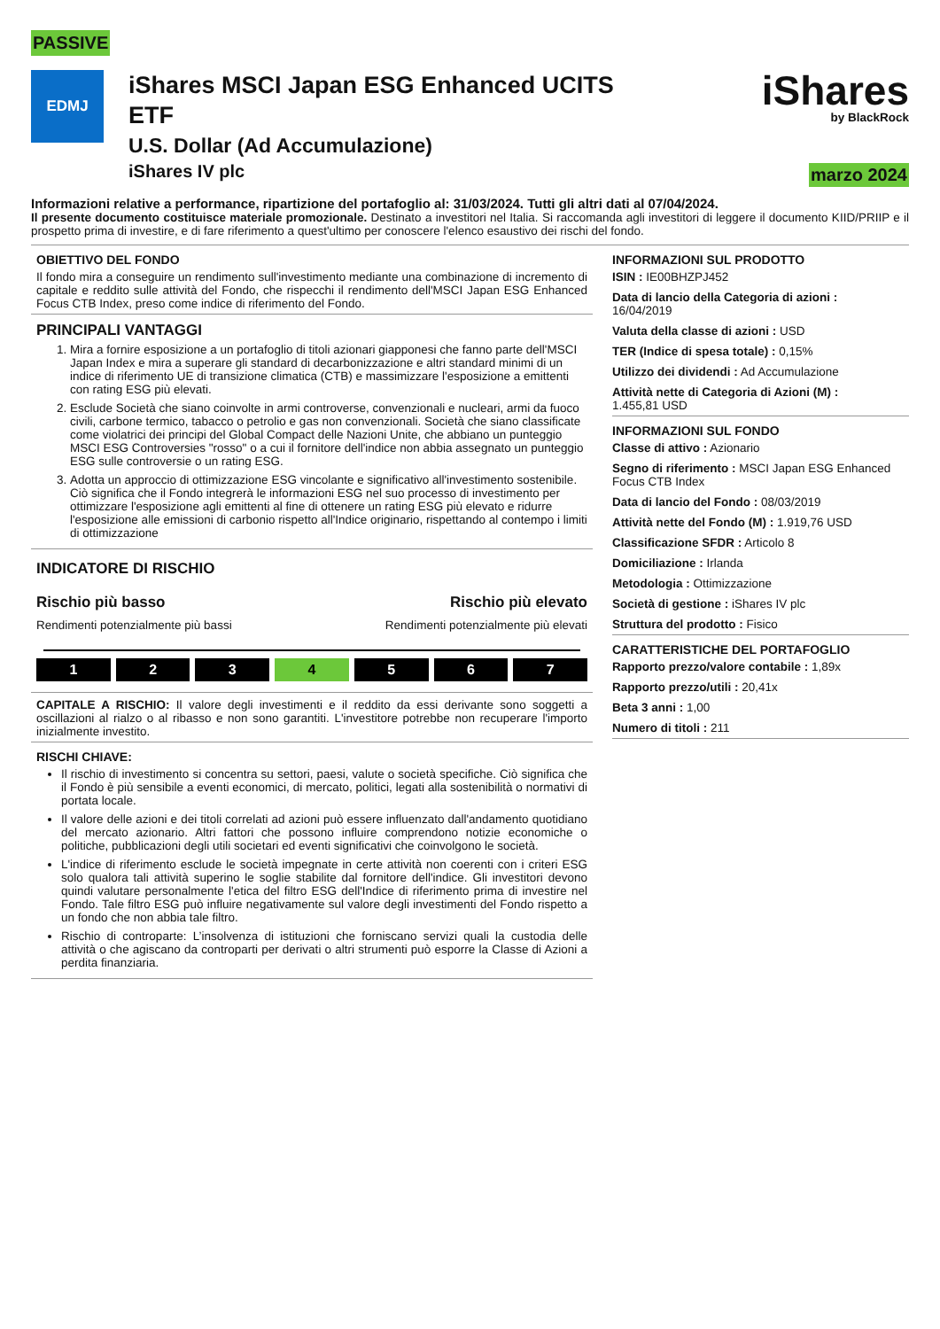PASSIVE
EDMJ
iShares MSCI Japan ESG Enhanced UCITS
ETF
U.S. Dollar (Ad Accumulazione)
iShares IV plc
iShares
by BlackRock
marzo 2024
Informazioni relative a performance, ripartizione del portafoglio al: 31/03/2024. Tutti gli altri dati al 07/04/2024.
Il presente documento costituisce materiale promozionale. Destinato a investitori nel Italia. Si raccomanda agli investitori di leggere il documento KIID/PRIIP e il prospetto prima di investire, e di fare riferimento a quest'ultimo per conoscere l'elenco esaustivo dei rischi del fondo.
OBIETTIVO DEL FONDO
Il fondo mira a conseguire un rendimento sull'investimento mediante una combinazione di incremento di capitale e reddito sulle attività del Fondo, che rispecchi il rendimento dell'MSCI Japan ESG Enhanced Focus CTB Index, preso come indice di riferimento del Fondo.
PRINCIPALI VANTAGGI
1. Mira a fornire esposizione a un portafoglio di titoli azionari giapponesi che fanno parte dell'MSCI Japan Index e mira a superare gli standard di decarbonizzazione e altri standard minimi di un indice di riferimento UE di transizione climatica (CTB) e massimizzare l'esposizione a emittenti con rating ESG più elevati.
2. Esclude Società che siano coinvolte in armi controverse, convenzionali e nucleari, armi da fuoco civili, carbone termico, tabacco o petrolio e gas non convenzionali. Società che siano classificate come violatrici dei principi del Global Compact delle Nazioni Unite, che abbiano un punteggio MSCI ESG Controversies "rosso" o a cui il fornitore dell'indice non abbia assegnato un punteggio ESG sulle controversie o un rating ESG.
3. Adotta un approccio di ottimizzazione ESG vincolante e significativo all'investimento sostenibile. Ciò significa che il Fondo integrerà le informazioni ESG nel suo processo di investimento per ottimizzare l'esposizione agli emittenti al fine di ottenere un rating ESG più elevato e ridurre l'esposizione alle emissioni di carbonio rispetto all'Indice originario, rispettando al contempo i limiti di ottimizzazione
INDICATORE DI RISCHIO
Rischio più basso Rischio più elevato
Rendimenti potenzialmente più bassi Rendimenti potenzialmente più elevati
1 2 3 4 5 6 7
CAPITALE A RISCHIO: Il valore degli investimenti e il reddito da essi derivante sono soggetti a oscillazioni al rialzo o al ribasso e non sono garantiti. L'investitore potrebbe non recuperare l'importo inizialmente investito.
RISCHI CHIAVE:
Il rischio di investimento si concentra su settori, paesi, valute o società specifiche. Ciò significa che il Fondo è più sensibile a eventi economici, di mercato, politici, legati alla sostenibilità o normativi di portata locale.
Il valore delle azioni e dei titoli correlati ad azioni può essere influenzato dall'andamento quotidiano del mercato azionario. Altri fattori che possono influire comprendono notizie economiche o politiche, pubblicazioni degli utili societari ed eventi significativi che coinvolgono le società.
L'indice di riferimento esclude le società impegnate in certe attività non coerenti con i criteri ESG solo qualora tali attività superino le soglie stabilite dal fornitore dell'indice. Gli investitori devono quindi valutare personalmente l'etica del filtro ESG dell'Indice di riferimento prima di investire nel Fondo. Tale filtro ESG può influire negativamente sul valore degli investimenti del Fondo rispetto a un fondo che non abbia tale filtro.
Rischio di controparte: L’insolvenza di istituzioni che forniscano servizi quali la custodia delle attività o che agiscano da controparti per derivati o altri strumenti può esporre la Classe di Azioni a perdita finanziaria.
INFORMAZIONI SUL PRODOTTO
ISIN : IE00BHZPJ452
Data di lancio della Categoria di azioni :
16/04/2019
Valuta della classe di azioni : USD
TER (Indice di spesa totale) : 0,15%
Utilizzo dei dividendi : Ad Accumulazione
Attività nette di Categoria di Azioni (M) :
1.455,81 USD
INFORMAZIONI SUL FONDO
Classe di attivo : Azionario
Segno di riferimento : MSCI Japan ESG Enhanced Focus CTB Index
Data di lancio del Fondo : 08/03/2019
Attività nette del Fondo (M) : 1.919,76 USD
Classificazione SFDR : Articolo 8
Domiciliazione : Irlanda
Metodologia : Ottimizzazione
Società di gestione : iShares IV plc
Struttura del prodotto : Fisico
CARATTERISTICHE DEL PORTAFOGLIO
Rapporto prezzo/valore contabile : 1,89x
Rapporto prezzo/utili : 20,41x
Beta 3 anni : 1,00
Numero di titoli : 211